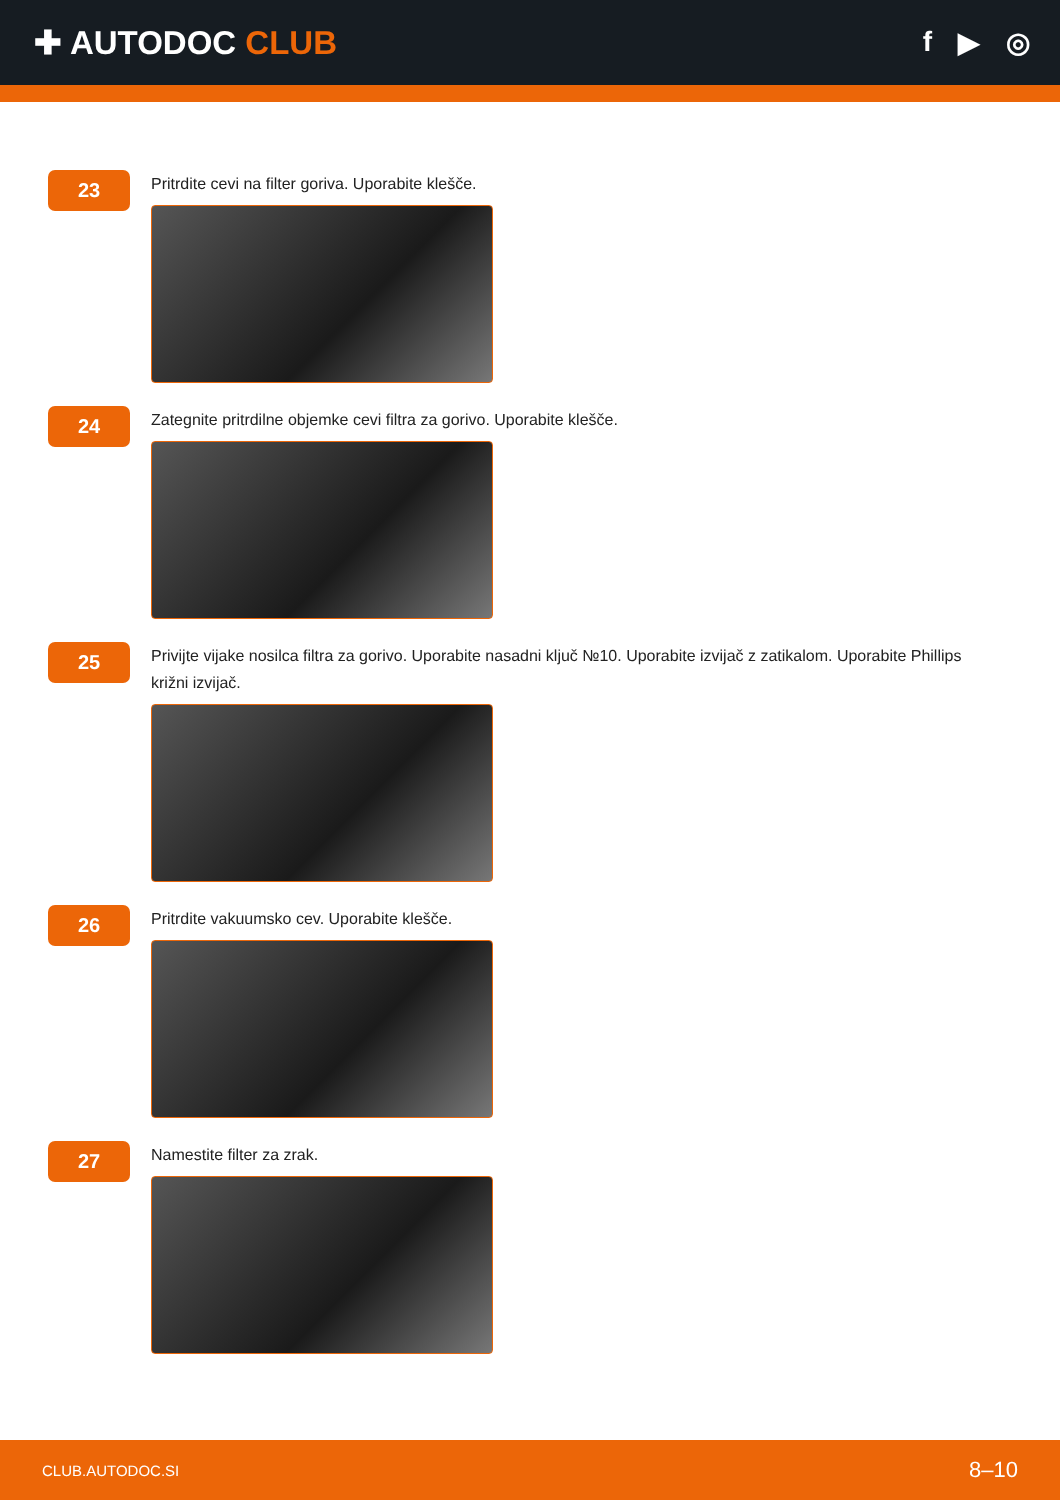✚ AUTODOC CLUB
f ▶ ◎
23
Pritrdite cevi na filter goriva. Uporabite klešče.
24
Zategnite pritrdilne objemke cevi filtra za gorivo. Uporabite klešče.
25
Privijte vijake nosilca filtra za gorivo. Uporabite nasadni ključ №10. Uporabite izvijač z zatikalom. Uporabite Phillips križni izvijač.
26
Pritrdite vakuumsko cev. Uporabite klešče.
27
Namestite filter za zrak.
CLUB.AUTODOC.SI 8–10